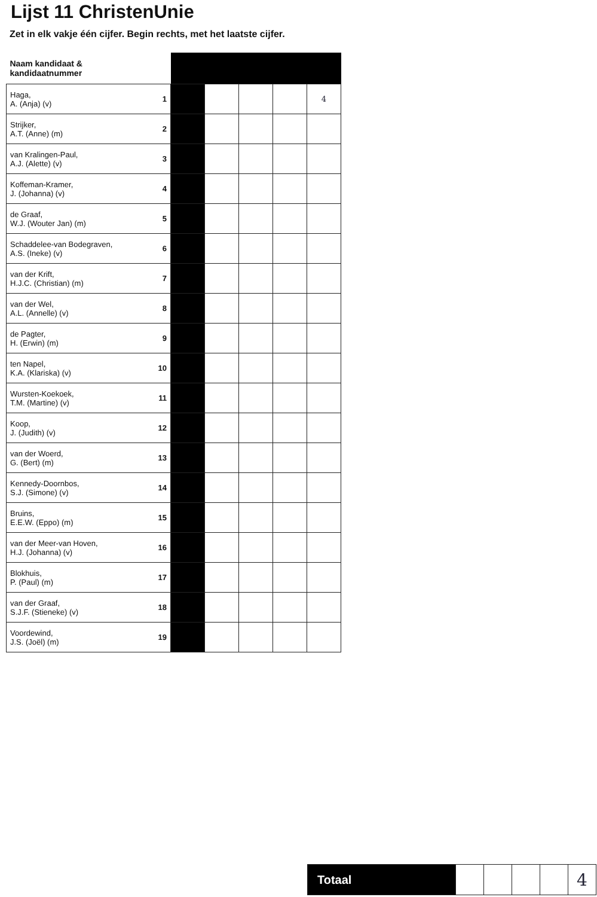Lijst 11 ChristenUnie
Zet in elk vakje één cijfer. Begin rechts, met het laatste cijfer.
| Naam kandidaat & kandidaatnummer | | | | | | |
| --- | --- | --- | --- | --- | --- | --- |
| Haga, A. (Anja) (v) | 1 | | | | | 4 |
| Strijker, A.T. (Anne) (m) | 2 | | | | | |
| van Kralingen-Paul, A.J. (Alette) (v) | 3 | | | | | |
| Koffeman-Kramer, J. (Johanna) (v) | 4 | | | | | |
| de Graaf, W.J. (Wouter Jan) (m) | 5 | | | | | |
| Schaddelee-van Bodegraven, A.S. (Ineke) (v) | 6 | | | | | |
| van der Krift, H.J.C. (Christian) (m) | 7 | | | | | |
| van der Wel, A.L. (Annelle) (v) | 8 | | | | | |
| de Pagter, H. (Erwin) (m) | 9 | | | | | |
| ten Napel, K.A. (Klariska) (v) | 10 | | | | | |
| Wursten-Koekoek, T.M. (Martine) (v) | 11 | | | | | |
| Koop, J. (Judith) (v) | 12 | | | | | |
| van der Woerd, G. (Bert) (m) | 13 | | | | | |
| Kennedy-Doornbos, S.J. (Simone) (v) | 14 | | | | | |
| Bruins, E.E.W. (Eppo) (m) | 15 | | | | | |
| van der Meer-van Hoven, H.J. (Johanna) (v) | 16 | | | | | |
| Blokhuis, P. (Paul) (m) | 17 | | | | | |
| van der Graaf, S.J.F. (Stieneke) (v) | 18 | | | | | |
| Voordewind, J.S. (Joël) (m) | 19 | | | | | |
| Totaal | | | | | 4 |